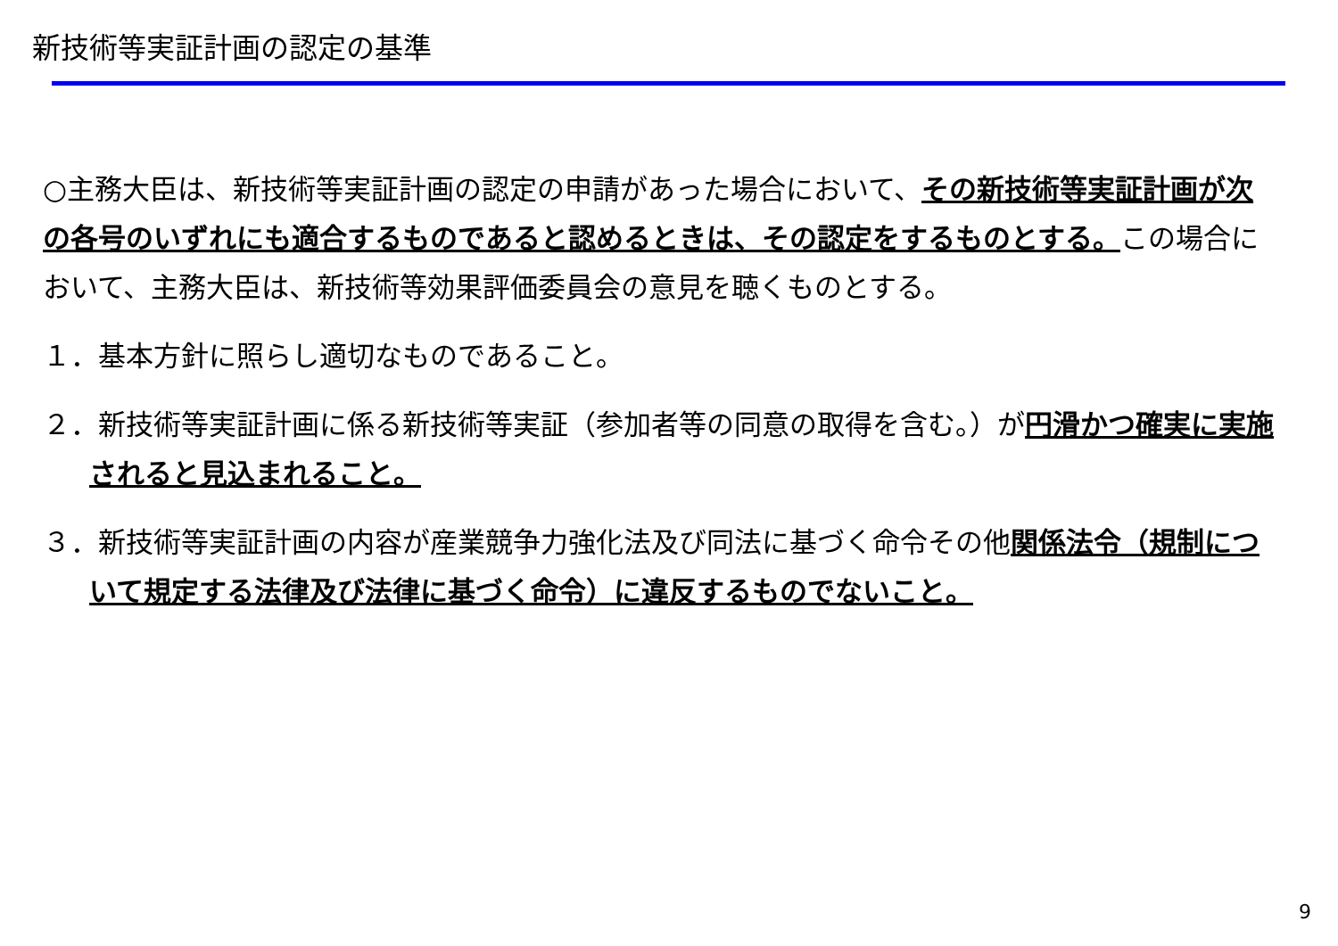新技術等実証計画の認定の基準
○主務大臣は、新技術等実証計画の認定の申請があった場合において、その新技術等実証計画が次の各号のいずれにも適合するものであると認めるときは、その認定をするものとする。この場合において、主務大臣は、新技術等効果評価委員会の意見を聴くものとする。
１．基本方針に照らし適切なものであること。
２．新技術等実証計画に係る新技術等実証（参加者等の同意の取得を含む。）が円滑かつ確実に実施されると見込まれること。
３．新技術等実証計画の内容が産業競争力強化法及び同法に基づく命令その他関係法令（規制について規定する法律及び法律に基づく命令）に違反するものでないこと。
9